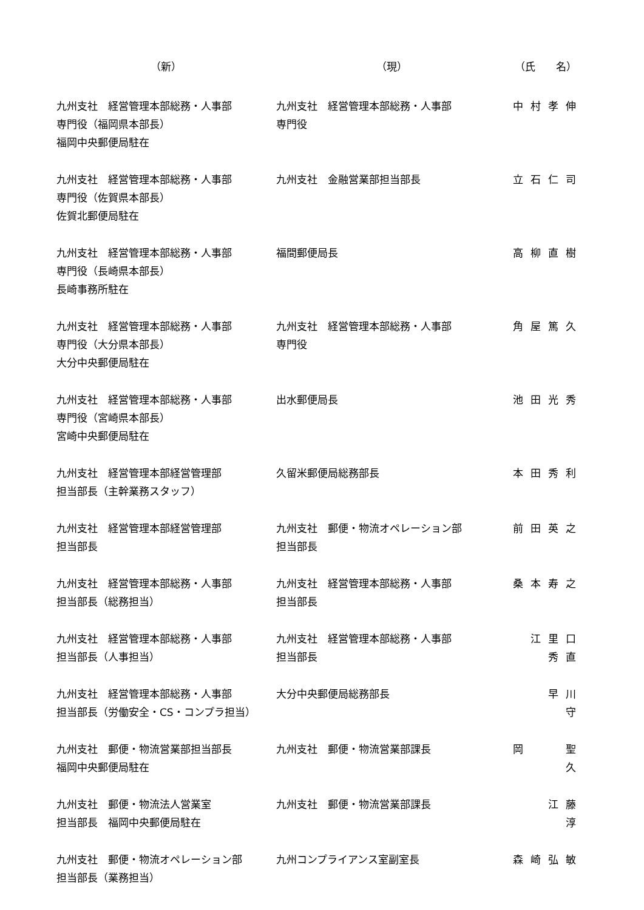| （新） | （現） | （氏 名） |
| --- | --- | --- |
| 九州支社 経営管理本部総務・人事部 専門役（福岡県本部長） 福岡中央郵便局駐在 | 九州支社 経営管理本部総務・人事部 専門役 | 中村孝伸 |
| 九州支社 経営管理本部総務・人事部 専門役（佐賀県本部長） 佐賀北郵便局駐在 | 九州支社 金融営業部担当部長 | 立石仁司 |
| 九州支社 経営管理本部総務・人事部 専門役（長崎県本部長） 長崎事務所駐在 | 福間郵便局長 | 高柳直樹 |
| 九州支社 経営管理本部総務・人事部 専門役（大分県本部長） 大分中央郵便局駐在 | 九州支社 経営管理本部総務・人事部 専門役 | 角屋篤久 |
| 九州支社 経営管理本部総務・人事部 専門役（宮崎県本部長） 宮崎中央郵便局駐在 | 出水郵便局長 | 池田光秀 |
| 九州支社 経営管理本部経営管理部 担当部長（主幹業務スタッフ） | 久留米郵便局総務部長 | 本田秀利 |
| 九州支社 経営管理本部経営管理部 担当部長 | 九州支社 郵便・物流オペレーション部 担当部長 | 前田英之 |
| 九州支社 経営管理本部総務・人事部 担当部長（総務担当） | 九州支社 経営管理本部総務・人事部 担当部長 | 桑本寿之 |
| 九州支社 経営管理本部総務・人事部 担当部長（人事担当） | 九州支社 経営管理本部総務・人事部 担当部長 | 江里口 秀直 |
| 九州支社 経営管理本部総務・人事部 担当部長（労働安全・CS・コンプラ担当） | 大分中央郵便局総務部長 | 早川 守 |
| 九州支社 郵便・物流営業部担当部長 福岡中央郵便局駐在 | 九州支社 郵便・物流営業部課長 | 岡 聖久 |
| 九州支社 郵便・物流法人営業室 担当部長 福岡中央郵便局駐在 | 九州支社 郵便・物流営業部課長 | 江藤 淳 |
| 九州支社 郵便・物流オペレーション部 担当部長（業務担当） | 九州コンプライアンス室副室長 | 森崎弘敏 |